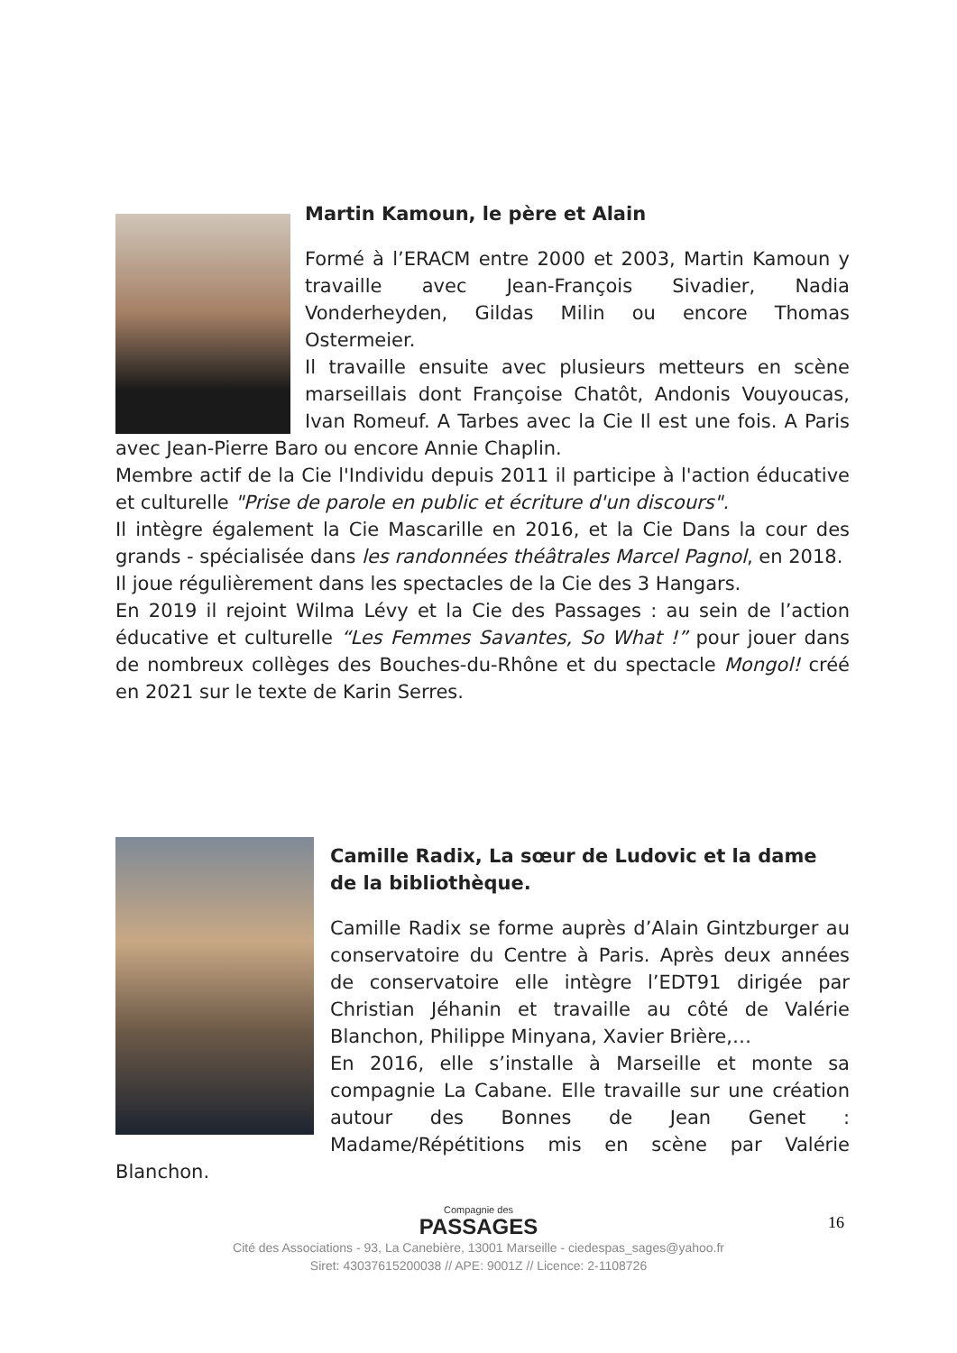Martin Kamoun, le père et Alain
Formé à l’ERACM entre 2000 et 2003, Martin Kamoun y travaille avec Jean-François Sivadier, Nadia Vonderheyden, Gildas Milin ou encore Thomas Ostermeier.
Il travaille ensuite avec plusieurs metteurs en scène marseillais dont Françoise Chatôt, Andonis Vouyoucas, Ivan Romeuf. A Tarbes avec la Cie Il est une fois. A Paris avec Jean-Pierre Baro ou encore Annie Chaplin.
Membre actif de la Cie l'Individu depuis 2011 il participe à l'action éducative et culturelle "Prise de parole en public et écriture d'un discours".
Il intègre également la Cie Mascarille en 2016, et la Cie Dans la cour des grands - spécialisée dans les randonnées théâtrales Marcel Pagnol, en 2018.
Il joue régulièrement dans les spectacles de la Cie des 3 Hangars.
En 2019 il rejoint Wilma Lévy et la Cie des Passages : au sein de l’action éducative et culturelle “Les Femmes Savantes, So What !” pour jouer dans de nombreux collèges des Bouches-du-Rhône et du spectacle Mongol! créé en 2021 sur le texte de Karin Serres.
Camille Radix, La sœur de Ludovic et la dame de la bibliothèque.
Camille Radix se forme auprès d’Alain Gintzburger au conservatoire du Centre à Paris. Après deux années de conservatoire elle intègre l’EDT91 dirigée par Christian Jéhanin et travaille au côté de Valérie Blanchon, Philippe Minyana, Xavier Brière,…
En 2016, elle s’installe à Marseille et monte sa compagnie La Cabane. Elle travaille sur une création autour des Bonnes de Jean Genet : Madame/Répétitions mis en scène par Valérie Blanchon.
16
Compagnie des
PASSAGES
Cité des Associations - 93, La Canebière, 13001 Marseille - ciedespas_sages@yahoo.fr
Siret: 43037615200038 // APE: 9001Z // Licence: 2-1108726